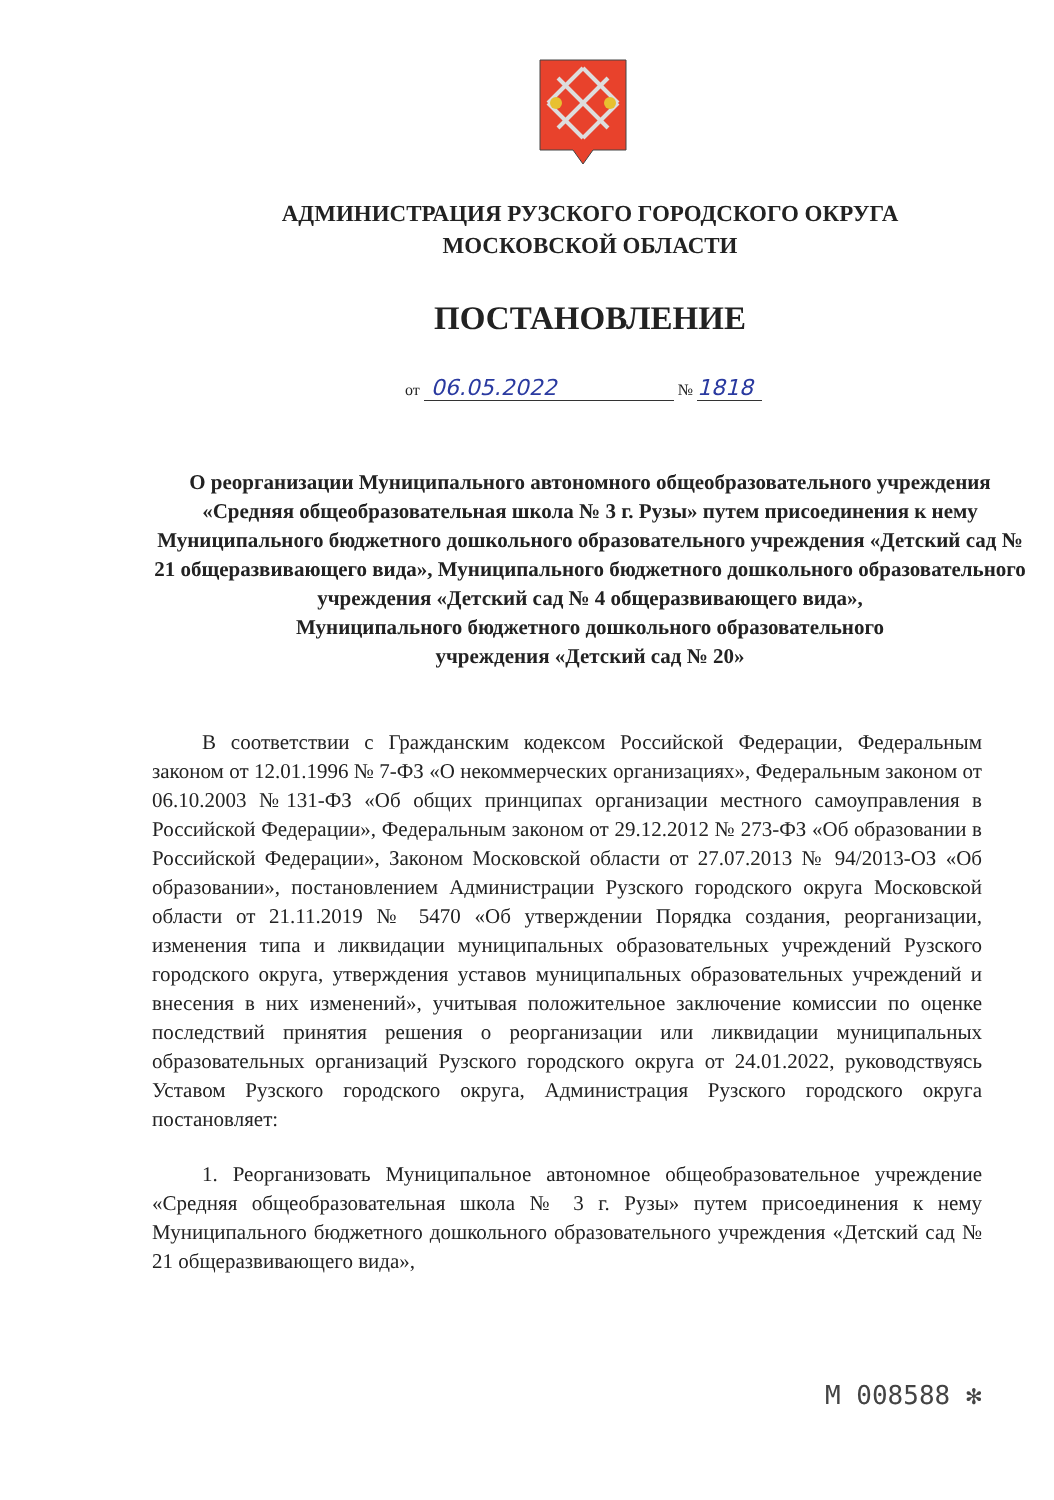АДМИНИСТРАЦИЯ РУЗСКОГО ГОРОДСКОГО ОКРУГА
МОСКОВСКОЙ ОБЛАСТИ
ПОСТАНОВЛЕНИЕ
от 06.05.2022 № 1818
О реорганизации Муниципального автономного общеобразовательного учреждения «Средняя общеобразовательная школа № 3 г. Рузы» путем присоединения к нему Муниципального бюджетного дошкольного образовательного учреждения «Детский сад № 21 общеразвивающего вида», Муниципального бюджетного дошкольного образовательного учреждения «Детский сад № 4 общеразвивающего вида»,
Муниципального бюджетного дошкольного образовательного
учреждения «Детский сад № 20»
В соответствии с Гражданским кодексом Российской Федерации, Федеральным законом от 12.01.1996 № 7-ФЗ «О некоммерческих организациях», Федеральным законом от 06.10.2003 №131-ФЗ «Об общих принципах организации местного самоуправления в Российской Федерации», Федеральным законом от 29.12.2012 № 273-ФЗ «Об образовании в Российской Федерации», Законом Московской области от 27.07.2013 № 94/2013-ОЗ «Об образовании», постановлением Администрации Рузского городского округа Московской области от 21.11.2019 № 5470 «Об утверждении Порядка создания, реорганизации, изменения типа и ликвидации муниципальных образовательных учреждений Рузского городского округа, утверждения уставов муниципальных образовательных учреждений и внесения в них изменений», учитывая положительное заключение комиссии по оценке последствий принятия решения о реорганизации или ликвидации муниципальных образовательных организаций Рузского городского округа от 24.01.2022, руководствуясь Уставом Рузского городского округа, Администрация Рузского городского округа постановляет:
1. Реорганизовать Муниципальное автономное общеобразовательное учреждение «Средняя общеобразовательная школа № 3 г. Рузы» путем присоединения к нему Муниципального бюджетного дошкольного образовательного учреждения «Детский сад № 21 общеразвивающего вида»,
М 008588 ✻